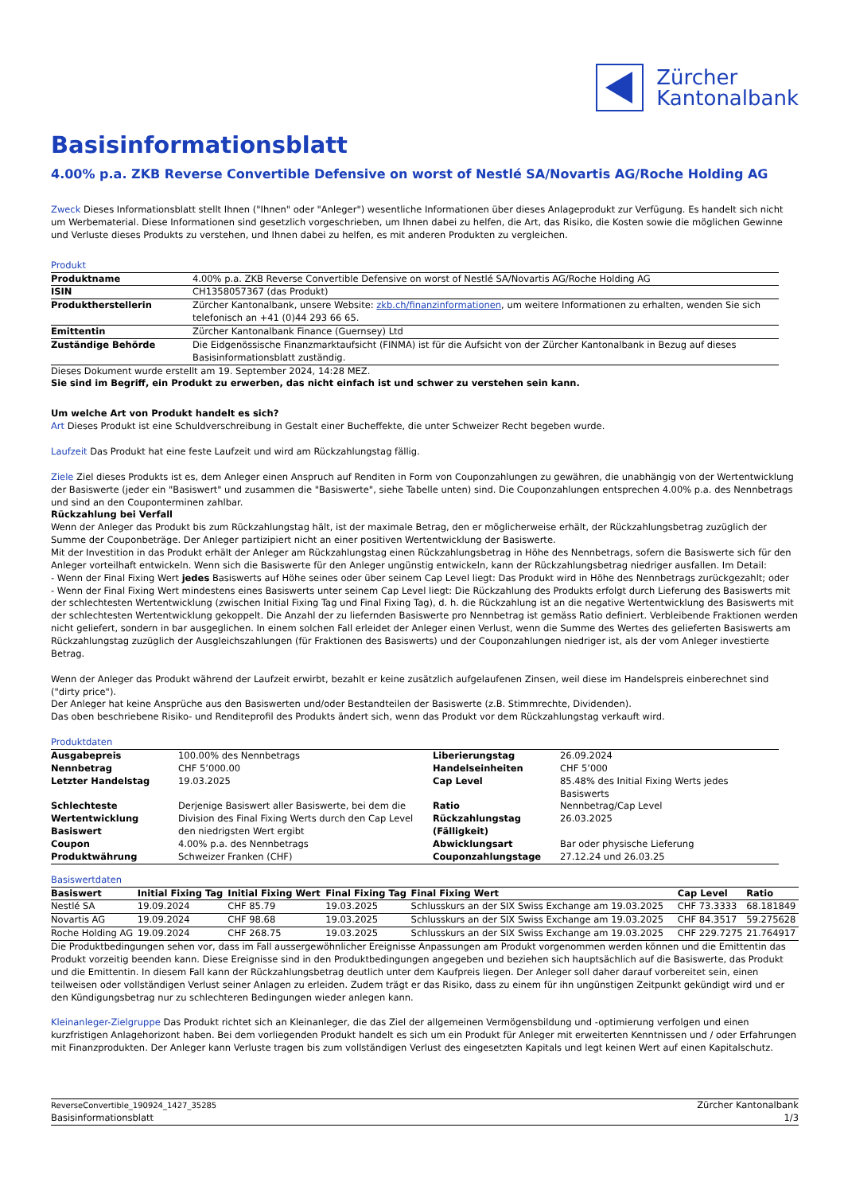Zürcher
Kantonalbank
Basisinformationsblatt
4.00% p.a. ZKB Reverse Convertible Defensive on worst of Nestlé SA/Novartis AG/Roche Holding AG
Zweck Dieses Informationsblatt stellt Ihnen ("Ihnen" oder "Anleger") wesentliche Informationen über dieses Anlageprodukt zur Verfügung. Es handelt sich nicht um Werbematerial. Diese Informationen sind gesetzlich vorgeschrieben, um Ihnen dabei zu helfen, die Art, das Risiko, die Kosten sowie die möglichen Gewinne und Verluste dieses Produkts zu verstehen, und Ihnen dabei zu helfen, es mit anderen Produkten zu vergleichen.
Produkt
| Produktname | 4.00% p.a. ZKB Reverse Convertible Defensive on worst of Nestlé SA/Novartis AG/Roche Holding AG |
| ISIN | CH1358057367 (das Produkt) |
| Produktherstellerin | Zürcher Kantonalbank, unsere Website: zkb.ch/finanzinformationen , um weitere Informationen zu erhalten, wenden Sie sich telefonisch an +41 (0)44 293 66 65. |
| Emittentin | Zürcher Kantonalbank Finance (Guernsey) Ltd |
| Zuständige Behörde | Die Eidgenössische Finanzmarktaufsicht (FINMA) ist für die Aufsicht von der Zürcher Kantonalbank in Bezug auf dieses Basisinformationsblatt zuständig. |
Dieses Dokument wurde erstellt am 19. September 2024, 14:28 MEZ.
Sie sind im Begriff, ein Produkt zu erwerben, das nicht einfach ist und schwer zu verstehen sein kann.
Um welche Art von Produkt handelt es sich?
Art Dieses Produkt ist eine Schuldverschreibung in Gestalt einer Bucheffekte, die unter Schweizer Recht begeben wurde.
Laufzeit Das Produkt hat eine feste Laufzeit und wird am Rückzahlungstag fällig.
Ziele Ziel dieses Produkts ist es, dem Anleger einen Anspruch auf Renditen in Form von Couponzahlungen zu gewähren, die unabhängig von der Wertentwicklung der Basiswerte (jeder ein "Basiswert" und zusammen die "Basiswerte", siehe Tabelle unten) sind. Die Couponzahlungen entsprechen 4.00% p.a. des Nennbetrags und sind an den Couponterminen zahlbar.
Rückzahlung bei Verfall
Wenn der Anleger das Produkt bis zum Rückzahlungstag hält, ist der maximale Betrag, den er möglicherweise erhält, der Rückzahlungsbetrag zuzüglich der Summe der Couponbeträge. Der Anleger partizipiert nicht an einer positiven Wertentwicklung der Basiswerte.
Mit der Investition in das Produkt erhält der Anleger am Rückzahlungstag einen Rückzahlungsbetrag in Höhe des Nennbetrags, sofern die Basiswerte sich für den Anleger vorteilhaft entwickeln. Wenn sich die Basiswerte für den Anleger ungünstig entwickeln, kann der Rückzahlungsbetrag niedriger ausfallen. Im Detail:
- Wenn der Final Fixing Wert jedes Basiswerts auf Höhe seines oder über seinem Cap Level liegt: Das Produkt wird in Höhe des Nennbetrags zurückgezahlt; oder
- Wenn der Final Fixing Wert mindestens eines Basiswerts unter seinem Cap Level liegt: Die Rückzahlung des Produkts erfolgt durch Lieferung des Basiswerts mit der schlechtesten Wertentwicklung (zwischen Initial Fixing Tag und Final Fixing Tag), d. h. die Rückzahlung ist an die negative Wertentwicklung des Basiswerts mit der schlechtesten Wertentwicklung gekoppelt. Die Anzahl der zu liefernden Basiswerte pro Nennbetrag ist gemäss Ratio definiert. Verbleibende Fraktionen werden nicht geliefert, sondern in bar ausgeglichen. In einem solchen Fall erleidet der Anleger einen Verlust, wenn die Summe des Wertes des gelieferten Basiswerts am Rückzahlungstag zuzüglich der Ausgleichszahlungen (für Fraktionen des Basiswerts) und der Couponzahlungen niedriger ist, als der vom Anleger investierte Betrag.
Wenn der Anleger das Produkt während der Laufzeit erwirbt, bezahlt er keine zusätzlich aufgelaufenen Zinsen, weil diese im Handelspreis einberechnet sind ("dirty price").
Der Anleger hat keine Ansprüche aus den Basiswerten und/oder Bestandteilen der Basiswerte (z.B. Stimmrechte, Dividenden).
Das oben beschriebene Risiko- und Renditeprofil des Produkts ändert sich, wenn das Produkt vor dem Rückzahlungstag verkauft wird.
Produktdaten
| Ausgabepreis | 100.00% des Nennbetrags | Liberierungstag | 26.09.2024 |
| Nennbetrag | CHF 5’000.00 | Handelseinheiten | CHF 5’000 |
| Letzter Handelstag | 19.03.2025 | Cap Level | 85.48% des Initial Fixing Werts jedes Basiswerts |
| Schlechteste Wertentwicklung Basiswert | Derjenige Basiswert aller Basiswerte, bei dem die Division des Final Fixing Werts durch den Cap Level den niedrigsten Wert ergibt | Ratio Rückzahlungstag (Fälligkeit) | Nennbetrag/Cap Level 26.03.2025 |
| Coupon | 4.00% p.a. des Nennbetrags | Abwicklungsart | Bar oder physische Lieferung |
| Produktwährung | Schweizer Franken (CHF) | Couponzahlungstage | 27.12.24 und 26.03.25 |
Basiswertdaten
| Basiswert | Initial Fixing Tag | Initial Fixing Wert | Final Fixing Tag | Final Fixing Wert | Cap Level | Ratio |
| --- | --- | --- | --- | --- | --- | --- |
| Nestlé SA | 19.09.2024 | CHF 85.79 | 19.03.2025 | Schlusskurs an der SIX Swiss Exchange am 19.03.2025 | CHF 73.3333 | 68.181849 |
| Novartis AG | 19.09.2024 | CHF 98.68 | 19.03.2025 | Schlusskurs an der SIX Swiss Exchange am 19.03.2025 | CHF 84.3517 | 59.275628 |
| Roche Holding AG | 19.09.2024 | CHF 268.75 | 19.03.2025 | Schlusskurs an der SIX Swiss Exchange am 19.03.2025 | CHF 229.7275 | 21.764917 |
Die Produktbedingungen sehen vor, dass im Fall aussergewöhnlicher Ereignisse Anpassungen am Produkt vorgenommen werden können und die Emittentin das Produkt vorzeitig beenden kann. Diese Ereignisse sind in den Produktbedingungen angegeben und beziehen sich hauptsächlich auf die Basiswerte, das Produkt und die Emittentin. In diesem Fall kann der Rückzahlungsbetrag deutlich unter dem Kaufpreis liegen. Der Anleger soll daher darauf vorbereitet sein, einen teilweisen oder vollständigen Verlust seiner Anlagen zu erleiden. Zudem trägt er das Risiko, dass zu einem für ihn ungünstigen Zeitpunkt gekündigt wird und er den Kündigungsbetrag nur zu schlechteren Bedingungen wieder anlegen kann.
Kleinanleger-Zielgruppe Das Produkt richtet sich an Kleinanleger, die das Ziel der allgemeinen Vermögensbildung und -optimierung verfolgen und einen kurzfristigen Anlagehorizont haben. Bei dem vorliegenden Produkt handelt es sich um ein Produkt für Anleger mit erweiterten Kenntnissen und / oder Erfahrungen mit Finanzprodukten. Der Anleger kann Verluste tragen bis zum vollständigen Verlust des eingesetzten Kapitals und legt keinen Wert auf einen Kapitalschutz.
ReverseConvertible_190924_1427_35285
Basisinformationsblatt
Zürcher Kantonalbank
1/3